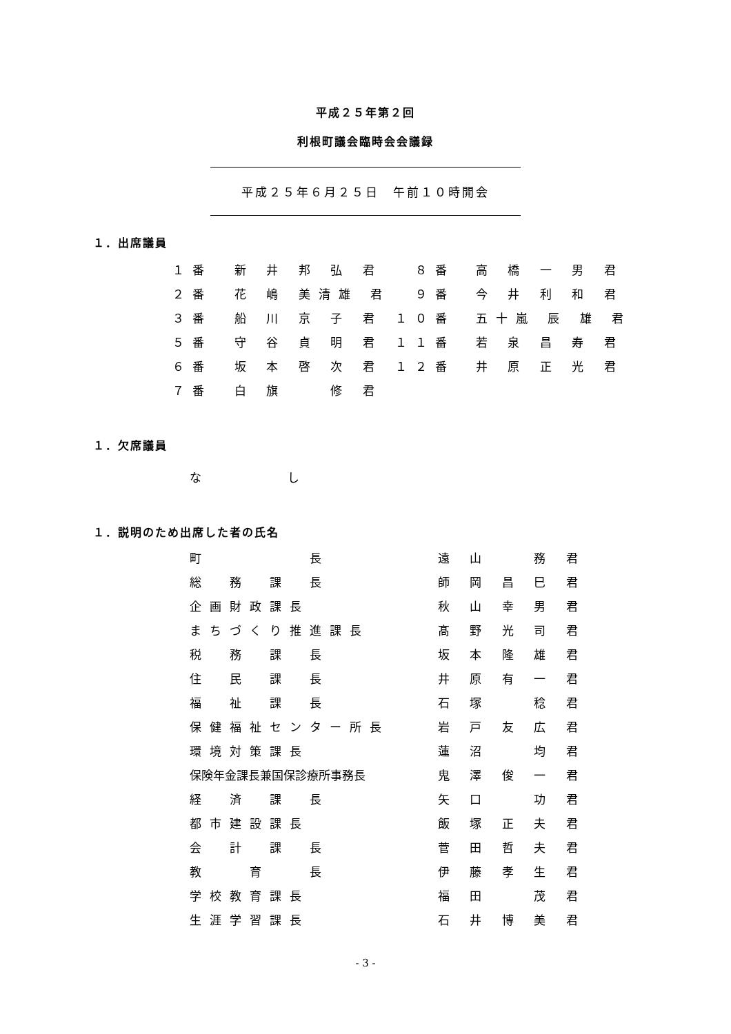平成２５年第２回
利根町議会臨時会会議録
平成２５年６月２５日　午前１０時開会
１．出席議員
| １番 | 新 井 邦 弘 君 | ８番 | 高 橋 一 男 君 |
| ２番 | 花 嶋 美清雄 君 | ９番 | 今 井 利 和 君 |
| ３番 | 船 川 京 子 君 | １０番 | 五十嵐 辰 雄 君 |
| ５番 | 守 谷 貞 明 君 | １１番 | 若 泉 昌 寿 君 |
| ６番 | 坂 本 啓 次 君 | １２番 | 井 原 正 光 君 |
| ７番 | 白 旗 修 君 | | |
１．欠席議員
な し
１．説明のため出席した者の氏名
| 町 長 | 遠 山 務 君 |
| 総 務 課 長 | 師 岡 昌 巳 君 |
| 企画財政課長 | 秋 山 幸 男 君 |
| まちづくり推進課長 | 髙 野 光 司 君 |
| 税 務 課 長 | 坂 本 隆 雄 君 |
| 住 民 課 長 | 井 原 有 一 君 |
| 福 祉 課 長 | 石 塚 稔 君 |
| 保健福祉センター所長 | 岩 戸 友 広 君 |
| 環境対策課長 | 蓮 沼 均 君 |
| 保険年金課長兼国保診療所事務長 | 鬼 澤 俊 一 君 |
| 経 済 課 長 | 矢 口 功 君 |
| 都市建設課長 | 飯 塚 正 夫 君 |
| 会 計 課 長 | 菅 田 哲 夫 君 |
| 教 育 長 | 伊 藤 孝 生 君 |
| 学校教育課長 | 福 田 茂 君 |
| 生涯学習課長 | 石 井 博 美 君 |
- 3 -